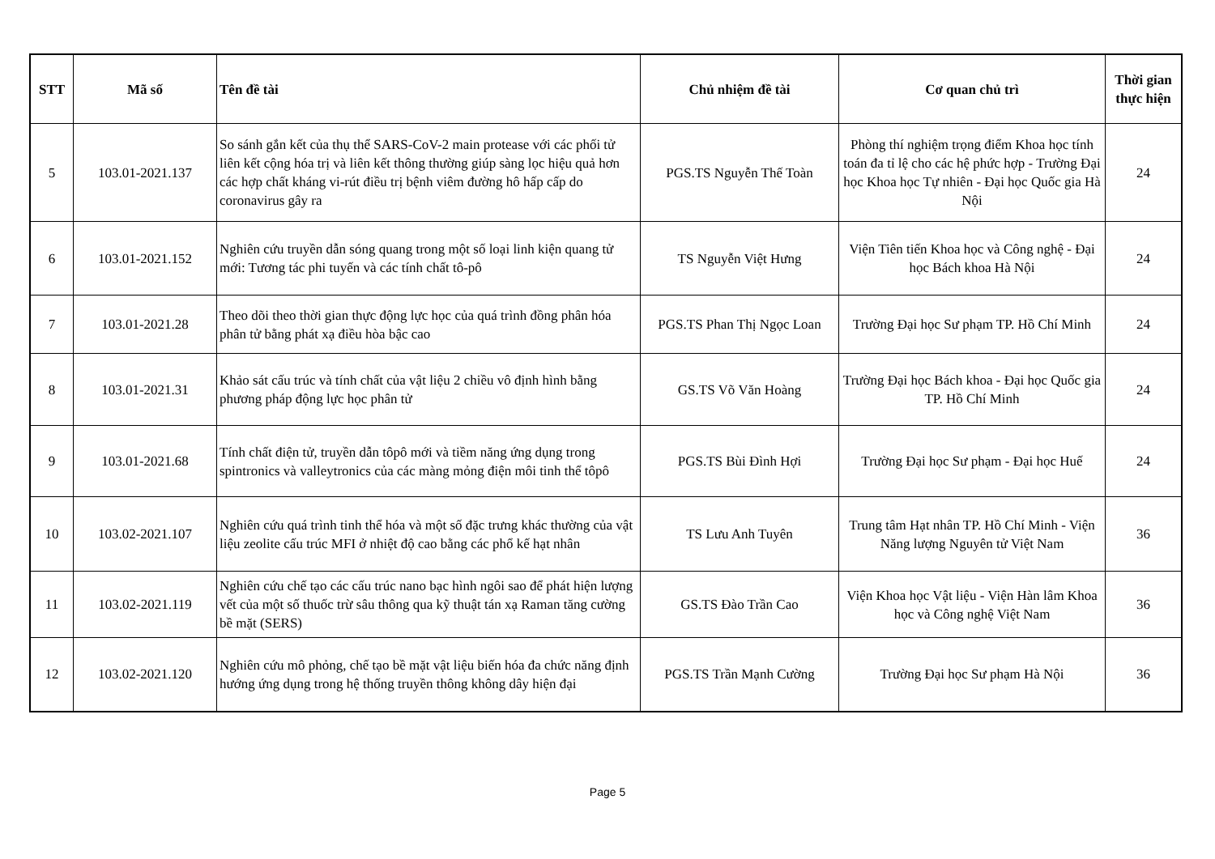| STT | Mã số | Tên đề tài | Chủ nhiệm đề tài | Cơ quan chủ trì | Thời gian thực hiện |
| --- | --- | --- | --- | --- | --- |
| 5 | 103.01-2021.137 | So sánh gắn kết của thụ thể SARS-CoV-2 main protease với các phối tử liên kết cộng hóa trị và liên kết thông thường giúp sàng lọc hiệu quả hơn các hợp chất kháng vi-rút điều trị bệnh viêm đường hô hấp cấp do coronavirus gây ra | PGS.TS Nguyễn Thế Toàn | Phòng thí nghiệm trọng điểm Khoa học tính toán đa tỉ lệ cho các hệ phức hợp - Trường Đại học Khoa học Tự nhiên - Đại học Quốc gia Hà Nội | 24 |
| 6 | 103.01-2021.152 | Nghiên cứu truyền dẫn sóng quang trong một số loại linh kiện quang tử mới: Tương tác phi tuyến và các tính chất tô-pô | TS Nguyễn Việt Hưng | Viện Tiên tiến Khoa học và Công nghệ - Đại học Bách khoa Hà Nội | 24 |
| 7 | 103.01-2021.28 | Theo dõi theo thời gian thực động lực học của quá trình đồng phân hóa phân tử bằng phát xạ điều hòa bậc cao | PGS.TS Phan Thị Ngọc Loan | Trường Đại học Sư phạm TP. Hồ Chí Minh | 24 |
| 8 | 103.01-2021.31 | Khảo sát cấu trúc và tính chất của vật liệu 2 chiều vô định hình bằng phương pháp động lực học phân tử | GS.TS Võ Văn Hoàng | Trường Đại học Bách khoa - Đại học Quốc gia TP. Hồ Chí Minh | 24 |
| 9 | 103.01-2021.68 | Tính chất điện tử, truyền dẫn tôpô mới và tiềm năng ứng dụng trong spintronics và valleytronics của các màng mỏng điện môi tinh thể tôpô | PGS.TS Bùi Đình Hợi | Trường Đại học Sư phạm - Đại học Huế | 24 |
| 10 | 103.02-2021.107 | Nghiên cứu quá trình tinh thể hóa và một số đặc trưng khác thường của vật liệu zeolite cấu trúc MFI ở nhiệt độ cao bằng các phổ kế hạt nhân | TS Lưu Anh Tuyên | Trung tâm Hạt nhân TP. Hồ Chí Minh - Viện Năng lượng Nguyên tử Việt Nam | 36 |
| 11 | 103.02-2021.119 | Nghiên cứu chế tạo các cấu trúc nano bạc hình ngôi sao để phát hiện lượng vết của một số thuốc trừ sâu thông qua kỹ thuật tán xạ Raman tăng cường bề mặt (SERS) | GS.TS Đào Trần Cao | Viện Khoa học Vật liệu - Viện Hàn lâm Khoa học và Công nghệ Việt Nam | 36 |
| 12 | 103.02-2021.120 | Nghiên cứu mô phỏng, chế tạo bề mặt vật liệu biến hóa đa chức năng định hướng ứng dụng trong hệ thống truyền thông không dây hiện đại | PGS.TS Trần Mạnh Cường | Trường Đại học Sư phạm Hà Nội | 36 |
Page 5